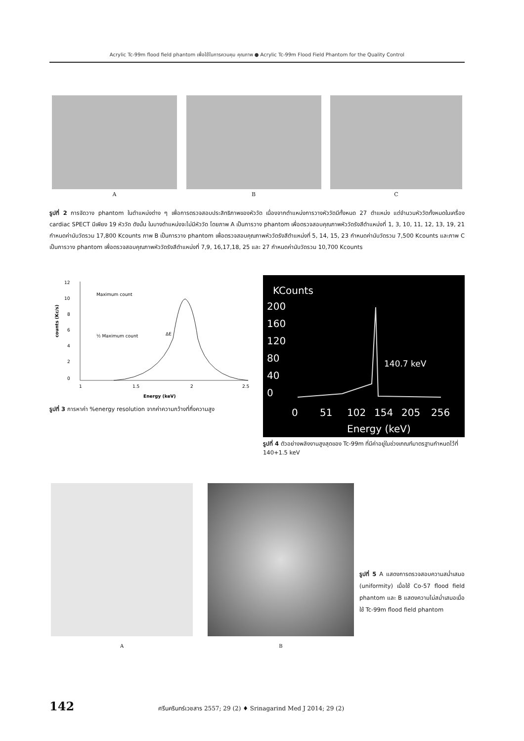Acrylic Tc-99m flood field phantom เพื่อใช้ในการควบคุม คุณภาพ ● Acrylic Tc-99m Flood Field Phantom for the Quality Control
A B C
รูปที่ 2 การจัดวาง phantom ในตำแหน่งต่าง ๆ เพื่อการตรวจสอบประสิทธิภาพของหัววัด เนื่องจากตำแหน่งการวางหัววัดมีทั้งหมด 27 ตำแหน่ง แต่จำนวนหัววัดทั้งหมดในเครื่อง cardiac SPECT มีเพียง 19 หัววัด ดังนั้น ในบางตำแหน่งจะไม่มีหัววัด โดยภาพ A เป็นการวาง phantom เพื่อตรวจสอบคุณภาพหัววัดรังสีตำแหน่งที่ 1, 3, 10, 11, 12, 13, 19, 21 กำหนดค่านับวัดรวม 17,800 Kcounts ภาพ B เป็นการวาง phantom เพื่อตรวจสอบคุณภาพหัววัดรังสีตำแหน่งที่ 5, 14, 15, 23 กำหนดค่านับวัดรวม 7,500 Kcounts และภาพ C เป็นการวาง phantom เพื่อตรวจสอบคุณภาพหัววัดรังสีตำแหน่งที่ 7,9, 16,17,18, 25 และ 27 กำหนดค่านับวัดรวม 10,700 Kcounts
12
10
8
6
4
2
0
1
1.5
2
2.5
Maximum count
½ Maximum count
ΔE
counts (Kc/s)
Energy (keV)
รูปที่ 3 การหาค่า %energy resolution จากค่าความกว้างที่กึ่งความสูง
KCounts
200
160
120
80
40
0
140.7 keV
0
51
102
154
205
256
Energy (keV)
รูปที่ 4 ตัวอย่างพลังงานสูงสุดของ Tc-99m ที่มีค่าอยู่ในช่วงเกณฑ์มาตรฐานกำหนดไว้ที่ 140+1.5 keV
A B
รูปที่ 5 A แสดงการตรวจสอบความสม่ำเสมอ (uniformity) เมื่อใช้ Co-57 flood field phantom และ B แสดงความไม่สม่ำเสมอเมื่อใช้ Tc-99m flood field phantom
142 ศรีนครินทร์เวชสาร 2557; 29 (2) ♦ Srinagarind Med J 2014; 29 (2)